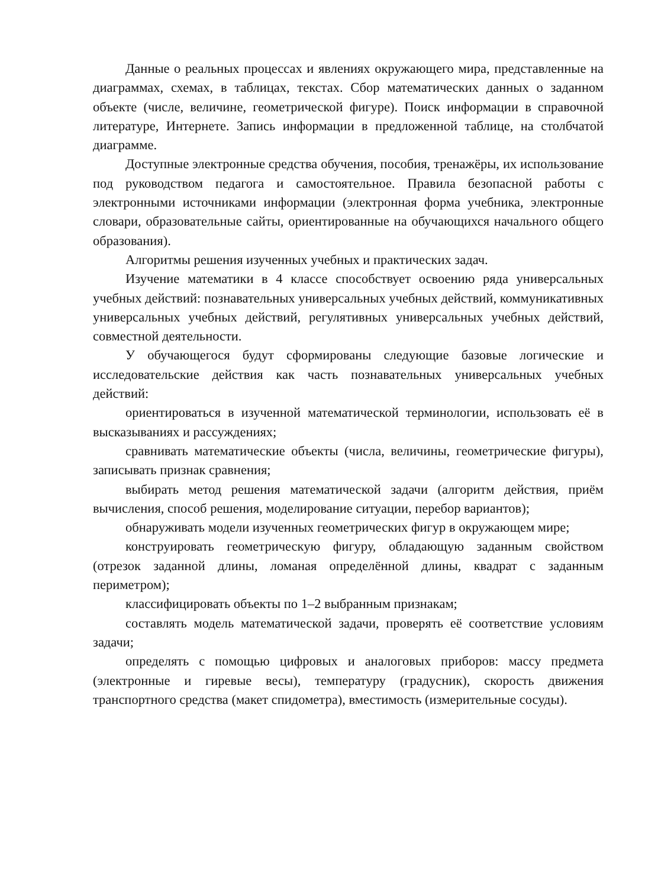Данные о реальных процессах и явлениях окружающего мира, представленные на диаграммах, схемах, в таблицах, текстах. Сбор математических данных о заданном объекте (числе, величине, геометрической фигуре). Поиск информации в справочной литературе, Интернете. Запись информации в предложенной таблице, на столбчатой диаграмме.
Доступные электронные средства обучения, пособия, тренажёры, их использование под руководством педагога и самостоятельное. Правила безопасной работы с электронными источниками информации (электронная форма учебника, электронные словари, образовательные сайты, ориентированные на обучающихся начального общего образования).
Алгоритмы решения изученных учебных и практических задач.
Изучение математики в 4 классе способствует освоению ряда универсальных учебных действий: познавательных универсальных учебных действий, коммуникативных универсальных учебных действий, регулятивных универсальных учебных действий, совместной деятельности.
У обучающегося будут сформированы следующие базовые логические и исследовательские действия как часть познавательных универсальных учебных действий:
ориентироваться в изученной математической терминологии, использовать её в высказываниях и рассуждениях;
сравнивать математические объекты (числа, величины, геометрические фигуры), записывать признак сравнения;
выбирать метод решения математической задачи (алгоритм действия, приём вычисления, способ решения, моделирование ситуации, перебор вариантов);
обнаруживать модели изученных геометрических фигур в окружающем мире;
конструировать геометрическую фигуру, обладающую заданным свойством (отрезок заданной длины, ломаная определённой длины, квадрат с заданным периметром);
классифицировать объекты по 1–2 выбранным признакам;
составлять модель математической задачи, проверять её соответствие условиям задачи;
определять с помощью цифровых и аналоговых приборов: массу предмета (электронные и гиревые весы), температуру (градусник), скорость движения транспортного средства (макет спидометра), вместимость (измерительные сосуды).